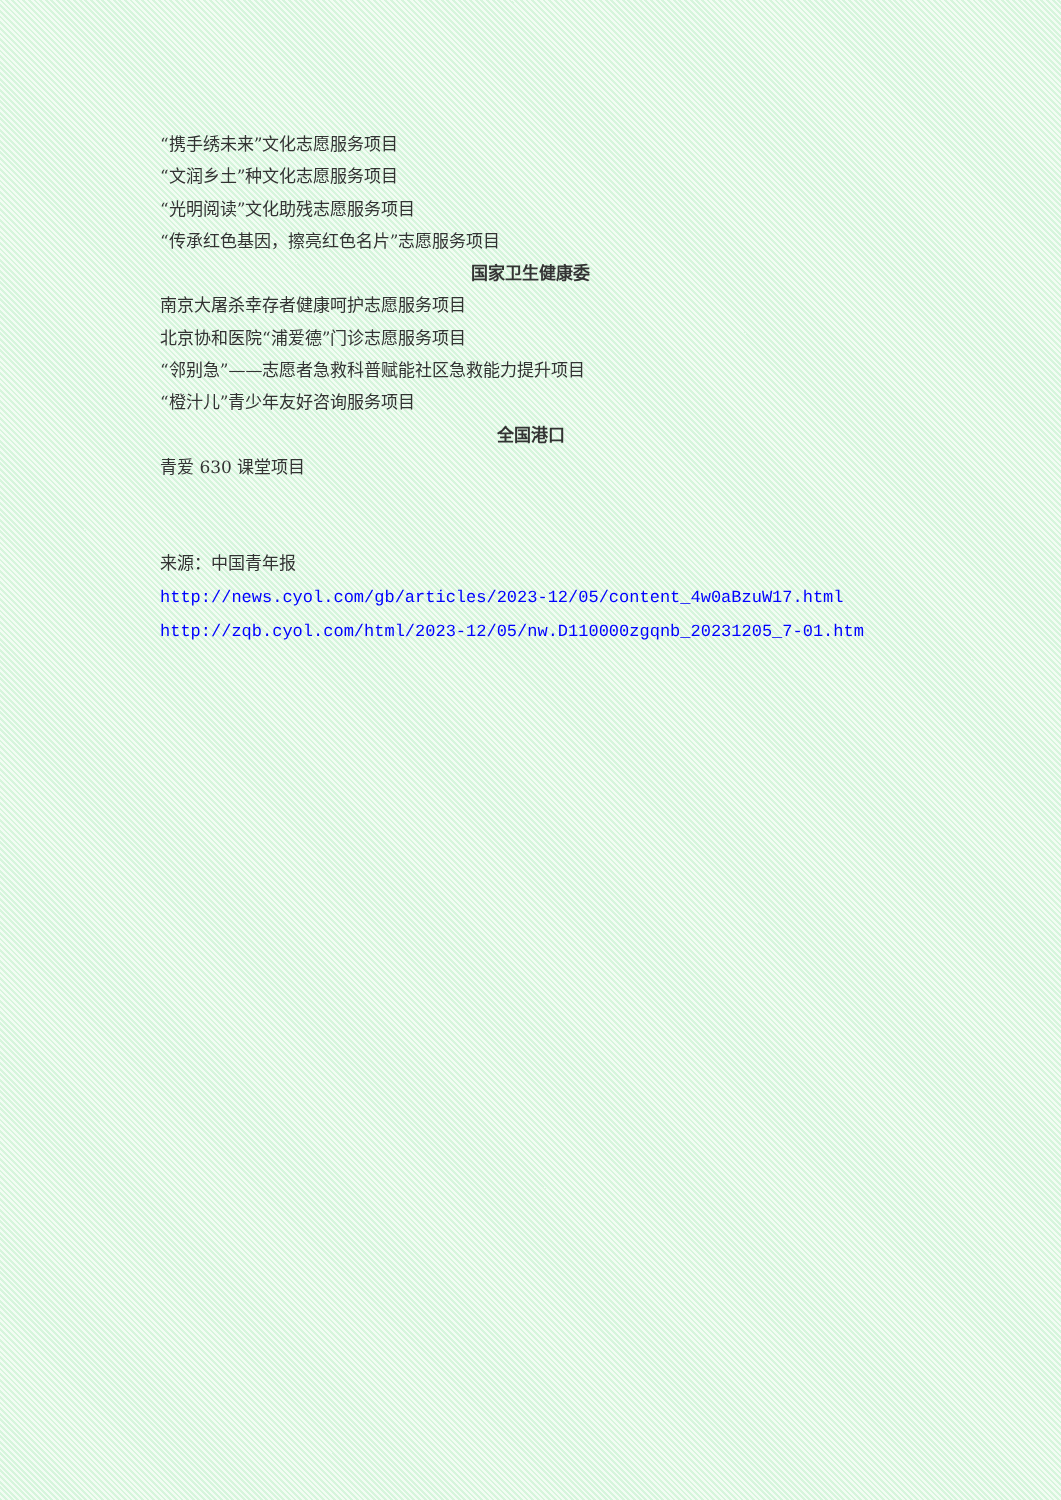“携手绣未来”文化志愿服务项目
“文润乡土”种文化志愿服务项目
“光明阅读”文化助残志愿服务项目
“传承红色基因，擦亮红色名片”志愿服务项目
国家卫生健康委
南京大屠杀幸存者健康呵护志愿服务项目
北京协和医院“浦爱德”门诊志愿服务项目
“邻别急”——志愿者急救科普赋能社区急救能力提升项目
“橙汁儿”青少年友好咨询服务项目
全国港口
青爱 630 课堂项目
来源：中国青年报
http://news.cyol.com/gb/articles/2023-12/05/content_4w0aBzuW17.html
http://zqb.cyol.com/html/2023-12/05/nw.D110000zgqnb_20231205_7-01.htm